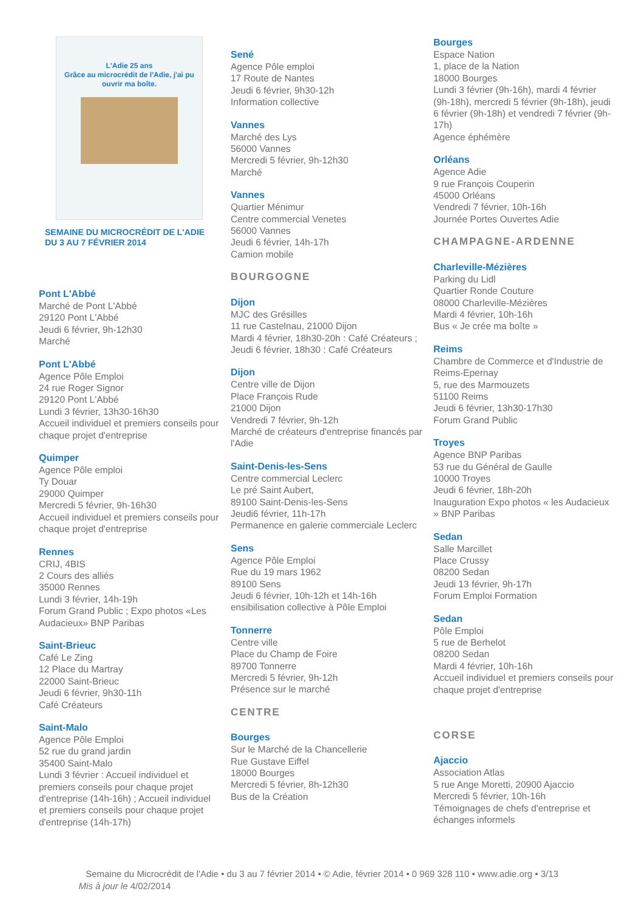L'Adie 25 ans
Grâce au microcrédit de l'Adie, j'ai pu ouvrir ma boîte.
SEMAINE DU MICROCRÉDIT DE L'ADIE
DU 3 AU 7 FÉVRIER 2014
Pont L'Abbé
Marché de Pont L'Abbé
29120 Pont L'Abbé
Jeudi 6 février, 9h-12h30
Marché
Pont L'Abbé
Agence Pôle Emploi
24 rue Roger Signor
29120 Pont L'Abbé
Lundi 3 février, 13h30-16h30
Accueil individuel et premiers conseils pour chaque projet d'entreprise
Quimper
Agence Pôle emploi
Ty Douar
29000 Quimper
Mercredi 5 février, 9h-16h30
Accueil individuel et premiers conseils pour chaque projet d'entreprise
Rennes
CRIJ, 4BIS
2 Cours des alliés
35000 Rennes
Lundi 3 février, 14h-19h
Forum Grand Public ; Expo photos «Les Audacieux» BNP Paribas
Saint-Brieuc
Café Le Zing
12 Place du Martray
22000 Saint-Brieuc
Jeudi 6 février, 9h30-11h
Café Créateurs
Saint-Malo
Agence Pôle Emploi
52 rue du grand jardin
35400 Saint-Malo
Lundi 3 février : Accueil individuel et premiers conseils pour chaque projet d'entreprise (14h-16h) ; Accueil individuel et premiers conseils pour chaque projet d'entreprise (14h-17h)
Sené
Agence Pôle emploi
17 Route de Nantes
Jeudi 6 février, 9h30-12h
Information collective
Vannes
Marché des Lys
56000 Vannes
Mercredi 5 février, 9h-12h30
Marché
Vannes
Quartier Ménimur
Centre commercial Venetes
56000 Vannes
Jeudi 6 février, 14h-17h
Camion mobile
BOURGOGNE
Dijon
MJC des Grésilles
11 rue Castelnau, 21000 Dijon
Mardi 4 février, 18h30-20h : Café Créateurs ; Jeudi 6 février, 18h30 : Café Créateurs
Dijon
Centre ville de Dijon
Place François Rude
21000 Dijon
Vendredi 7 février, 9h-12h
Marché de créateurs d'entreprise financés par l'Adie
Saint-Denis-les-Sens
Centre commercial Leclerc
Le pré Saint Aubert,
89100 Saint-Denis-les-Sens
Jeudi6 février, 11h-17h
Permanence en galerie commerciale Leclerc
Sens
Agence Pôle Emploi
Rue du 19 mars 1962
89100 Sens
Jeudi 6 février, 10h-12h et 14h-16h
ensibilisation collective à Pôle Emploi
Tonnerre
Centre ville
Place du Champ de Foire
89700 Tonnerre
Mercredi 5 février, 9h-12h
Présence sur le marché
CENTRE
Bourges
Sur le Marché de la Chancellerie
Rue Gustave Eiffel
18000 Bourges
Mercredi 5 février, 8h-12h30
Bus de la Création
Bourges
Espace Nation
1, place de la Nation
18000 Bourges
Lundi 3 février (9h-16h), mardi 4 février (9h-18h), mercredi 5 février (9h-18h), jeudi 6 février (9h-18h) et vendredi 7 février (9h-17h)
Agence éphémère
Orléans
Agence Adie
9 rue François Couperin
45000 Orléans
Vendredi 7 février, 10h-16h
Journée Portes Ouvertes Adie
CHAMPAGNE-ARDENNE
Charleville-Mézières
Parking du Lidl
Quartier Ronde Couture
08000 Charleville-Mézières
Mardi 4 février, 10h-16h
Bus « Je crée ma boîte »
Reims
Chambre de Commerce et d'Industrie de Reims-Epernay
5, rue des Marmouzets
51100 Reims
Jeudi 6 février, 13h30-17h30
Forum Grand Public
Troyes
Agence BNP Paribas
53 rue du Général de Gaulle
10000 Troyes
Jeudi 6 février, 18h-20h
Inauguration Expo photos « les Audacieux » BNP Paribas
Sedan
Salle Marcillet
Place Crussy
08200 Sedan
Jeudi 13 février, 9h-17h
Forum Emploi Formation
Sedan
Pôle Emploi
5 rue de Berhelot
08200 Sedan
Mardi 4 février, 10h-16h
Accueil individuel et premiers conseils pour chaque projet d'entreprise
CORSE
Ajaccio
Association Atlas
5 rue Ange Moretti, 20900 Ajaccio
Mercredi 5 février, 10h-16h
Témoignages de chefs d'entreprise et échanges informels
Semaine du Microcrédit de l'Adie • du 3 au 7 février 2014 • © Adie, février 2014 • 0 969 328 110 • www.adie.org • 3/13
Mis à jour le 4/02/2014